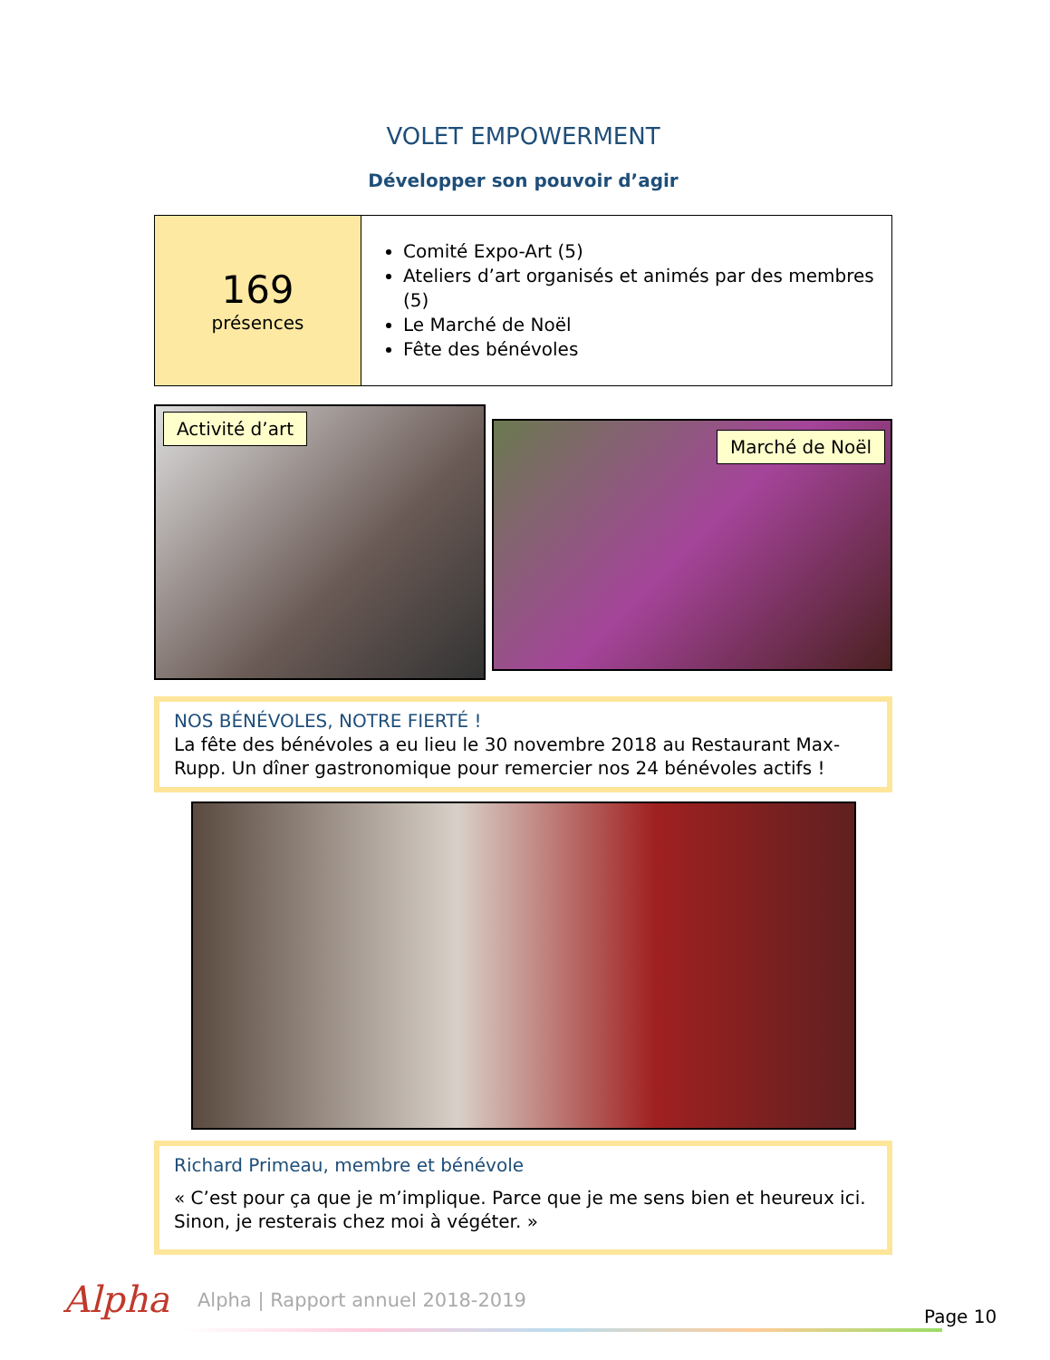VOLET EMPOWERMENT
Développer son pouvoir d’agir
| 169 présences | Comité Expo-Art (5) Ateliers d’art organisés et animés par des membres (5) Le Marché de Noël Fête des bénévoles |
Activité d’art
Marché de Noël
NOS BÉNÉVOLES, NOTRE FIERTÉ !
La fête des bénévoles a eu lieu le 30 novembre 2018 au Restaurant Max-Rupp. Un dîner gastronomique pour remercier nos 24 bénévoles actifs !
Richard Primeau, membre et bénévole
« C’est pour ça que je m’implique. Parce que je me sens bien et heureux ici. Sinon, je resterais chez moi à végéter. »
Alpha
Alpha | Rapport annuel 2018-2019
Page 10